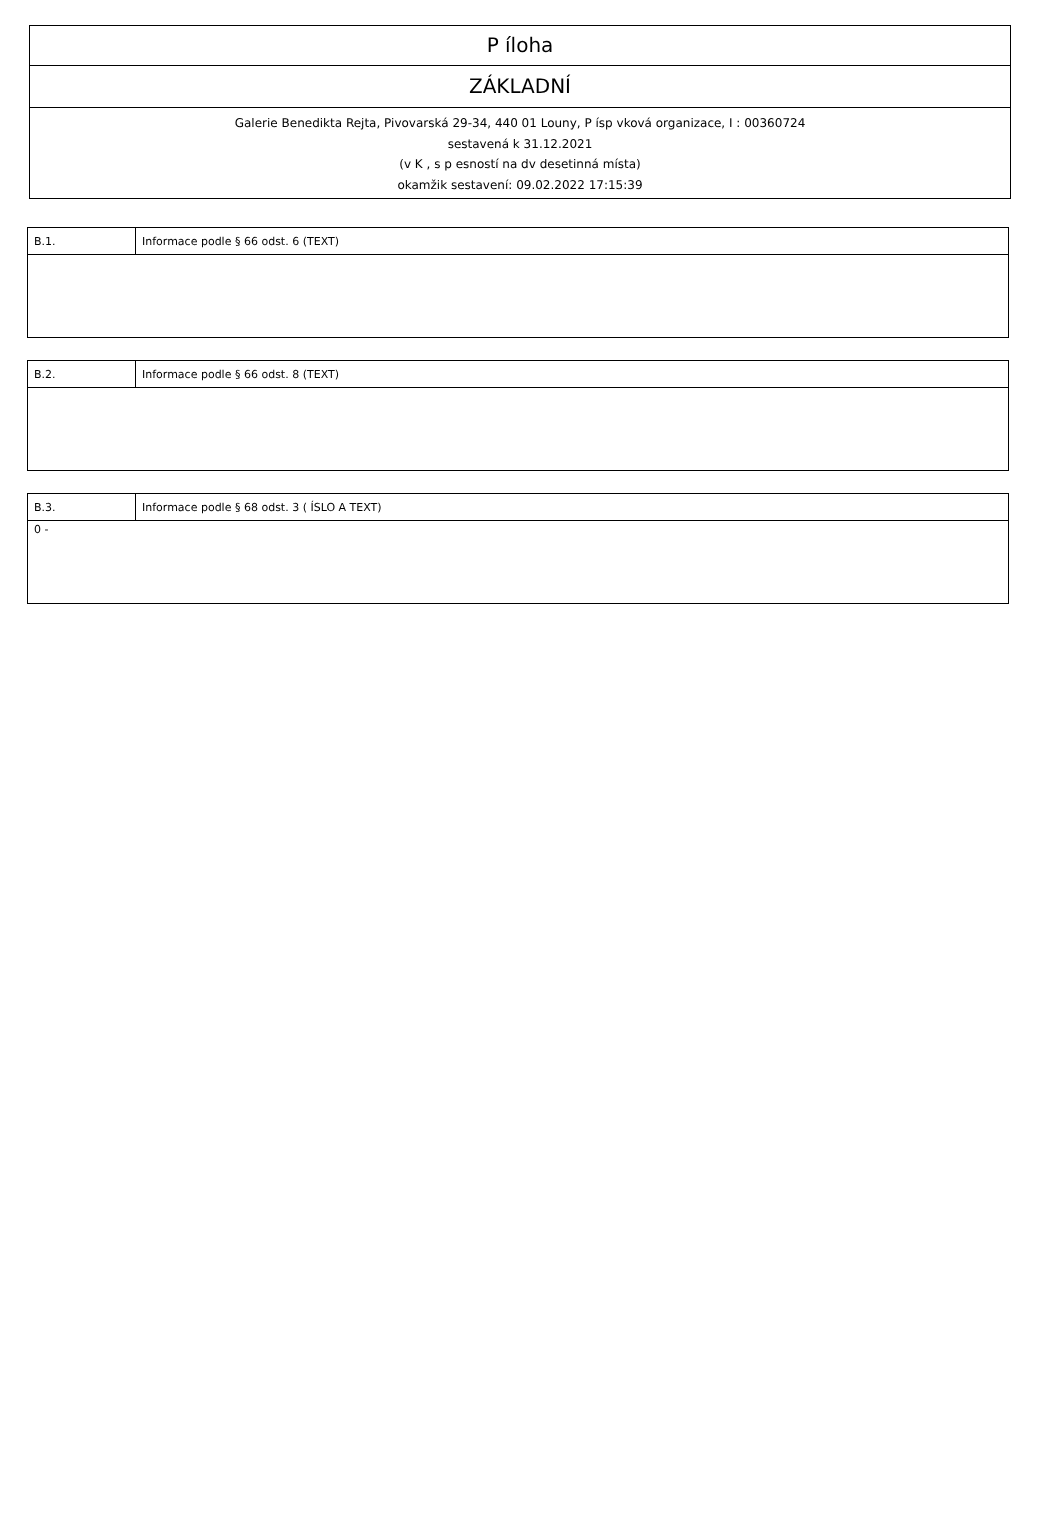P íloha
ZÁKLADNÍ
Galerie Benedikta Rejta, Pivovarská 29-34, 440 01 Louny, P ísp vková organizace, I : 00360724
sestavená k 31.12.2021
(v K , s p esností na dv desetinná místa)
okamžik sestavení: 09.02.2022 17:15:39
| B.1. | Informace podle § 66 odst. 6 (TEXT) |
| B.2. | Informace podle § 66 odst. 8 (TEXT) |
| B.3. | Informace podle § 68 odst. 3 ( ÍSLO A TEXT) |
| 0 - | |